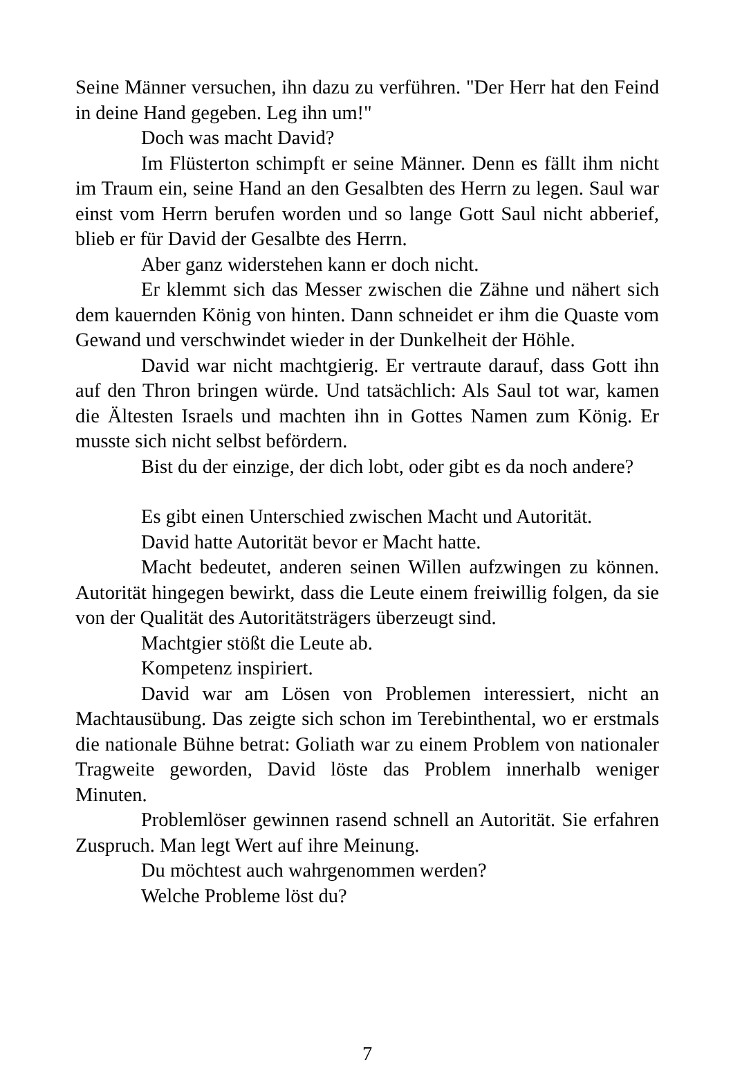Seine Männer versuchen, ihn dazu zu verführen. "Der Herr hat den Feind in deine Hand gegeben. Leg ihn um!"
Doch was macht David?
Im Flüsterton schimpft er seine Männer. Denn es fällt ihm nicht im Traum ein, seine Hand an den Gesalbten des Herrn zu legen. Saul war einst vom Herrn berufen worden und so lange Gott Saul nicht abberief, blieb er für David der Gesalbte des Herrn.
Aber ganz widerstehen kann er doch nicht.
Er klemmt sich das Messer zwischen die Zähne und nähert sich dem kauernden König von hinten. Dann schneidet er ihm die Quaste vom Gewand und verschwindet wieder in der Dunkelheit der Höhle.
David war nicht machtgierig. Er vertraute darauf, dass Gott ihn auf den Thron bringen würde. Und tatsächlich: Als Saul tot war, kamen die Ältesten Israels und machten ihn in Gottes Namen zum König. Er musste sich nicht selbst befördern.
Bist du der einzige, der dich lobt, oder gibt es da noch andere?
Es gibt einen Unterschied zwischen Macht und Autorität.
David hatte Autorität bevor er Macht hatte.
Macht bedeutet, anderen seinen Willen aufzwingen zu können. Autorität hingegen bewirkt, dass die Leute einem freiwillig folgen, da sie von der Qualität des Autoritätsträgers überzeugt sind.
Machtgier stößt die Leute ab.
Kompetenz inspiriert.
David war am Lösen von Problemen interessiert, nicht an Machtausübung. Das zeigte sich schon im Terebinthental, wo er erstmals die nationale Bühne betrat: Goliath war zu einem Problem von nationaler Tragweite geworden, David löste das Problem innerhalb weniger Minuten.
Problemlöser gewinnen rasend schnell an Autorität. Sie erfahren Zuspruch. Man legt Wert auf ihre Meinung.
Du möchtest auch wahrgenommen werden?
Welche Probleme löst du?
7